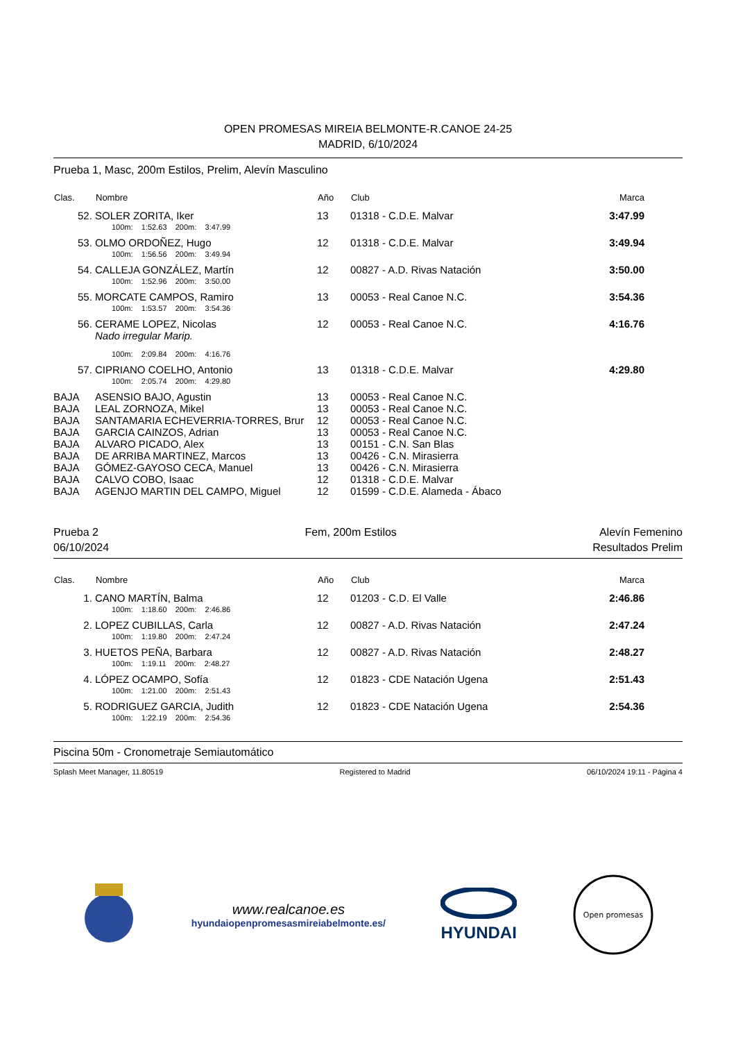OPEN PROMESAS MIREIA BELMONTE-R.CANOE 24-25
MADRID, 6/10/2024
Prueba 1, Masc, 200m Estilos, Prelim, Alevín Masculino
| Clas. | Nombre | Año | Club | Marca |
| --- | --- | --- | --- | --- |
| 52. | SOLER ZORITA, Iker | 13 | 01318 - C.D.E. Malvar | 3:47.99 |
| | 100m: 1:52.63 200m: 3:47.99 | | | |
| 53. | OLMO ORDOÑEZ, Hugo | 12 | 01318 - C.D.E. Malvar | 3:49.94 |
| | 100m: 1:56.56 200m: 3:49.94 | | | |
| 54. | CALLEJA GONZÁLEZ, Martín | 12 | 00827 - A.D. Rivas Natación | 3:50.00 |
| | 100m: 1:52.96 200m: 3:50.00 | | | |
| 55. | MORCATE CAMPOS, Ramiro | 13 | 00053 - Real Canoe N.C. | 3:54.36 |
| | 100m: 1:53.57 200m: 3:54.36 | | | |
| 56. | CERAME LOPEZ, Nicolas Nado irregular Marip. | 12 | 00053 - Real Canoe N.C. | 4:16.76 |
| | 100m: 2:09.84 200m: 4:16.76 | | | |
| 57. | CIPRIANO COELHO, Antonio | 13 | 01318 - C.D.E. Malvar | 4:29.80 |
| | 100m: 2:05.74 200m: 4:29.80 | | | |
| BAJA | ASENSIO BAJO, Agustin | 13 | 00053 - Real Canoe N.C. | |
| BAJA | LEAL ZORNOZA, Mikel | 13 | 00053 - Real Canoe N.C. | |
| BAJA | SANTAMARIA ECHEVERRIA-TORRES, Brur | 12 | 00053 - Real Canoe N.C. | |
| BAJA | GARCIA CAINZOS, Adrian | 13 | 00053 - Real Canoe N.C. | |
| BAJA | ALVARO PICADO, Alex | 13 | 00151 - C.N. San Blas | |
| BAJA | DE ARRIBA MARTINEZ, Marcos | 13 | 00426 - C.N. Mirasierra | |
| BAJA | GÓMEZ-GAYOSO CECA, Manuel | 13 | 00426 - C.N. Mirasierra | |
| BAJA | CALVO COBO, Isaac | 12 | 01318 - C.D.E. Malvar | |
| BAJA | AGENJO MARTIN DEL CAMPO, Miguel | 12 | 01599 - C.D.E. Alameda - Ábaco | |
Prueba 2
06/10/2024
Fem, 200m Estilos Alevín Femenino
Resultados Prelim
| Clas. | Nombre | Año | Club | Marca |
| --- | --- | --- | --- | --- |
| 1. | CANO MARTÍN, Balma | 12 | 01203 - C.D. El Valle | 2:46.86 |
| | 100m: 1:18.60 200m: 2:46.86 | | | |
| 2. | LOPEZ CUBILLAS, Carla | 12 | 00827 - A.D. Rivas Natación | 2:47.24 |
| | 100m: 1:19.80 200m: 2:47.24 | | | |
| 3. | HUETOS PEÑA, Barbara | 12 | 00827 - A.D. Rivas Natación | 2:48.27 |
| | 100m: 1:19.11 200m: 2:48.27 | | | |
| 4. | LÓPEZ OCAMPO, Sofía | 12 | 01823 - CDE Natación Ugena | 2:51.43 |
| | 100m: 1:21.00 200m: 2:51.43 | | | |
| 5. | RODRIGUEZ GARCIA, Judith | 12 | 01823 - CDE Natación Ugena | 2:54.36 |
| | 100m: 1:22.19 200m: 2:54.36 | | | |
Piscina 50m - Cronometraje Semiautomático
Splash Meet Manager, 11.80519 Registered to Madrid 06/10/2024 19:11 - Página 4
www.realcanoe.es
hyundaiopenpromesasmireiabelmonte.es/
HYUNDAI
Open promesas